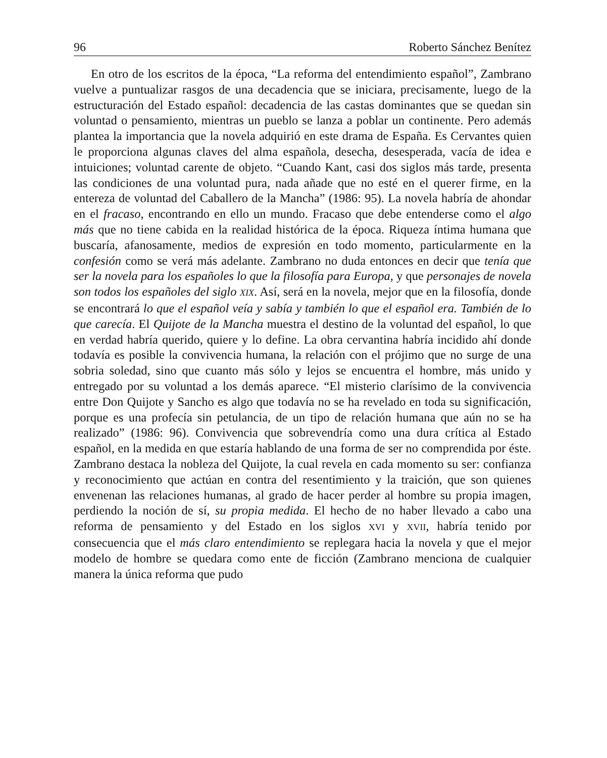96 Roberto Sánchez Benítez
En otro de los escritos de la época, “La reforma del entendimiento español”, Zambrano vuelve a puntualizar rasgos de una decadencia que se iniciara, precisamente, luego de la estructuración del Estado español: decadencia de las castas dominantes que se quedan sin voluntad o pensamiento, mientras un pueblo se lanza a poblar un continente. Pero además plantea la importancia que la novela adquirió en este drama de España. Es Cervantes quien le proporciona algunas claves del alma española, desecha, desesperada, vacía de idea e intuiciones; voluntad carente de objeto. “Cuando Kant, casi dos siglos más tarde, presenta las condiciones de una voluntad pura, nada añade que no esté en el querer firme, en la entereza de voluntad del Caballero de la Mancha” (1986: 95). La novela habría de ahondar en el fracaso, encontrando en ello un mundo. Fracaso que debe entenderse como el algo más que no tiene cabida en la realidad histórica de la época. Riqueza íntima humana que buscaría, afanosamente, medios de expresión en todo momento, particularmente en la confesión como se verá más adelante. Zambrano no duda entonces en decir que tenía que ser la novela para los españoles lo que la filosofía para Europa, y que personajes de novela son todos los españoles del siglo XIX. Así, será en la novela, mejor que en la filosofía, donde se encontrará lo que el español veía y sabía y también lo que el español era. También de lo que carecía. El Quijote de la Mancha muestra el destino de la voluntad del español, lo que en verdad habría querido, quiere y lo define. La obra cervantina habría incidido ahí donde todavía es posible la convivencia humana, la relación con el prójimo que no surge de una sobria soledad, sino que cuanto más sólo y lejos se encuentra el hombre, más unido y entregado por su voluntad a los demás aparece. “El misterio clarísimo de la convivencia entre Don Quijote y Sancho es algo que todavía no se ha revelado en toda su significación, porque es una profecía sin petulancia, de un tipo de relación humana que aún no se ha realizado” (1986: 96). Convivencia que sobrevendría como una dura crítica al Estado español, en la medida en que estaría hablando de una forma de ser no comprendida por éste. Zambrano destaca la nobleza del Quijote, la cual revela en cada momento su ser: confianza y reconocimiento que actúan en contra del resentimiento y la traición, que son quienes envenenan las relaciones humanas, al grado de hacer perder al hombre su propia imagen, perdiendo la noción de sí, su propia medida. El hecho de no haber llevado a cabo una reforma de pensamiento y del Estado en los siglos XVI y XVII, habría tenido por consecuencia que el más claro entendimiento se replegara hacia la novela y que el mejor modelo de hombre se quedara como ente de ficción (Zambrano menciona de cualquier manera la única reforma que pudo